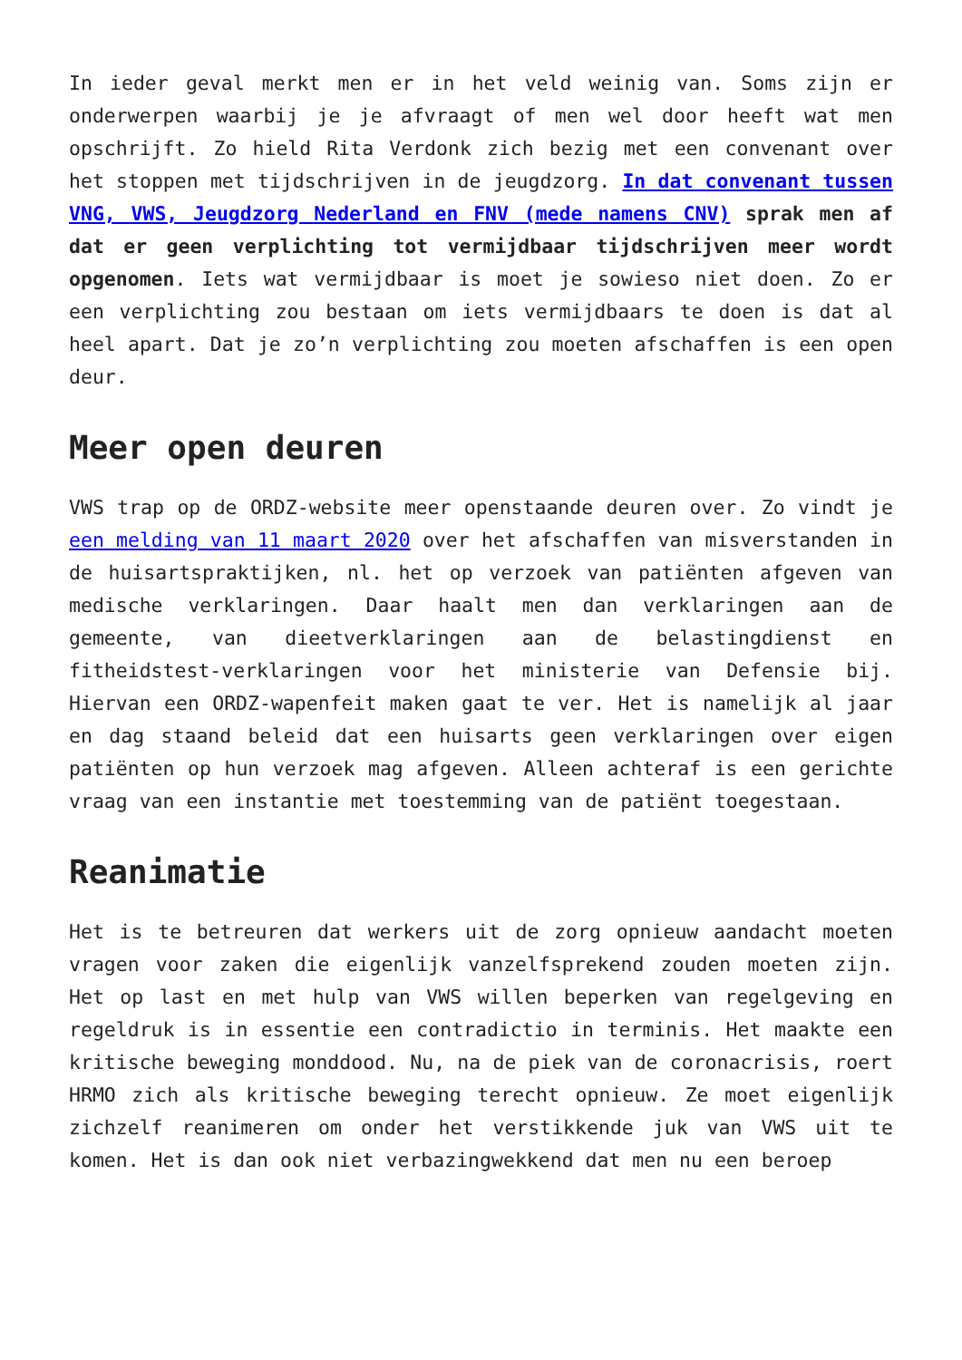In ieder geval merkt men er in het veld weinig van. Soms zijn er onderwerpen waarbij je je afvraagt of men wel door heeft wat men opschrijft. Zo hield Rita Verdonk zich bezig met een convenant over het stoppen met tijdschrijven in de jeugdzorg. In dat convenant tussen VNG, VWS, Jeugdzorg Nederland en FNV (mede namens CNV) sprak men af dat er geen verplichting tot vermijdbaar tijdschrijven meer wordt opgenomen. Iets wat vermijdbaar is moet je sowieso niet doen. Zo er een verplichting zou bestaan om iets vermijdbaars te doen is dat al heel apart. Dat je zo’n verplichting zou moeten afschaffen is een open deur.
Meer open deuren
VWS trap op de ORDZ-website meer openstaande deuren over. Zo vindt je een melding van 11 maart 2020 over het afschaffen van misverstanden in de huisartspraktijken, nl. het op verzoek van patiënten afgeven van medische verklaringen. Daar haalt men dan verklaringen aan de gemeente, van dieetverklaringen aan de belastingdienst en fitheidstest-verklaringen voor het ministerie van Defensie bij. Hiervan een ORDZ-wapenfeit maken gaat te ver. Het is namelijk al jaar en dag staand beleid dat een huisarts geen verklaringen over eigen patiënten op hun verzoek mag afgeven. Alleen achteraf is een gerichte vraag van een instantie met toestemming van de patiënt toegestaan.
Reanimatie
Het is te betreuren dat werkers uit de zorg opnieuw aandacht moeten vragen voor zaken die eigenlijk vanzelfsprekend zouden moeten zijn. Het op last en met hulp van VWS willen beperken van regelgeving en regeldruk is in essentie een contradictio in terminis. Het maakte een kritische beweging monddood. Nu, na de piek van de coronacrisis, roert HRMO zich als kritische beweging terecht opnieuw. Ze moet eigenlijk zichzelf reanimeren om onder het verstikkende juk van VWS uit te komen. Het is dan ook niet verbazingwekkend dat men nu een beroep